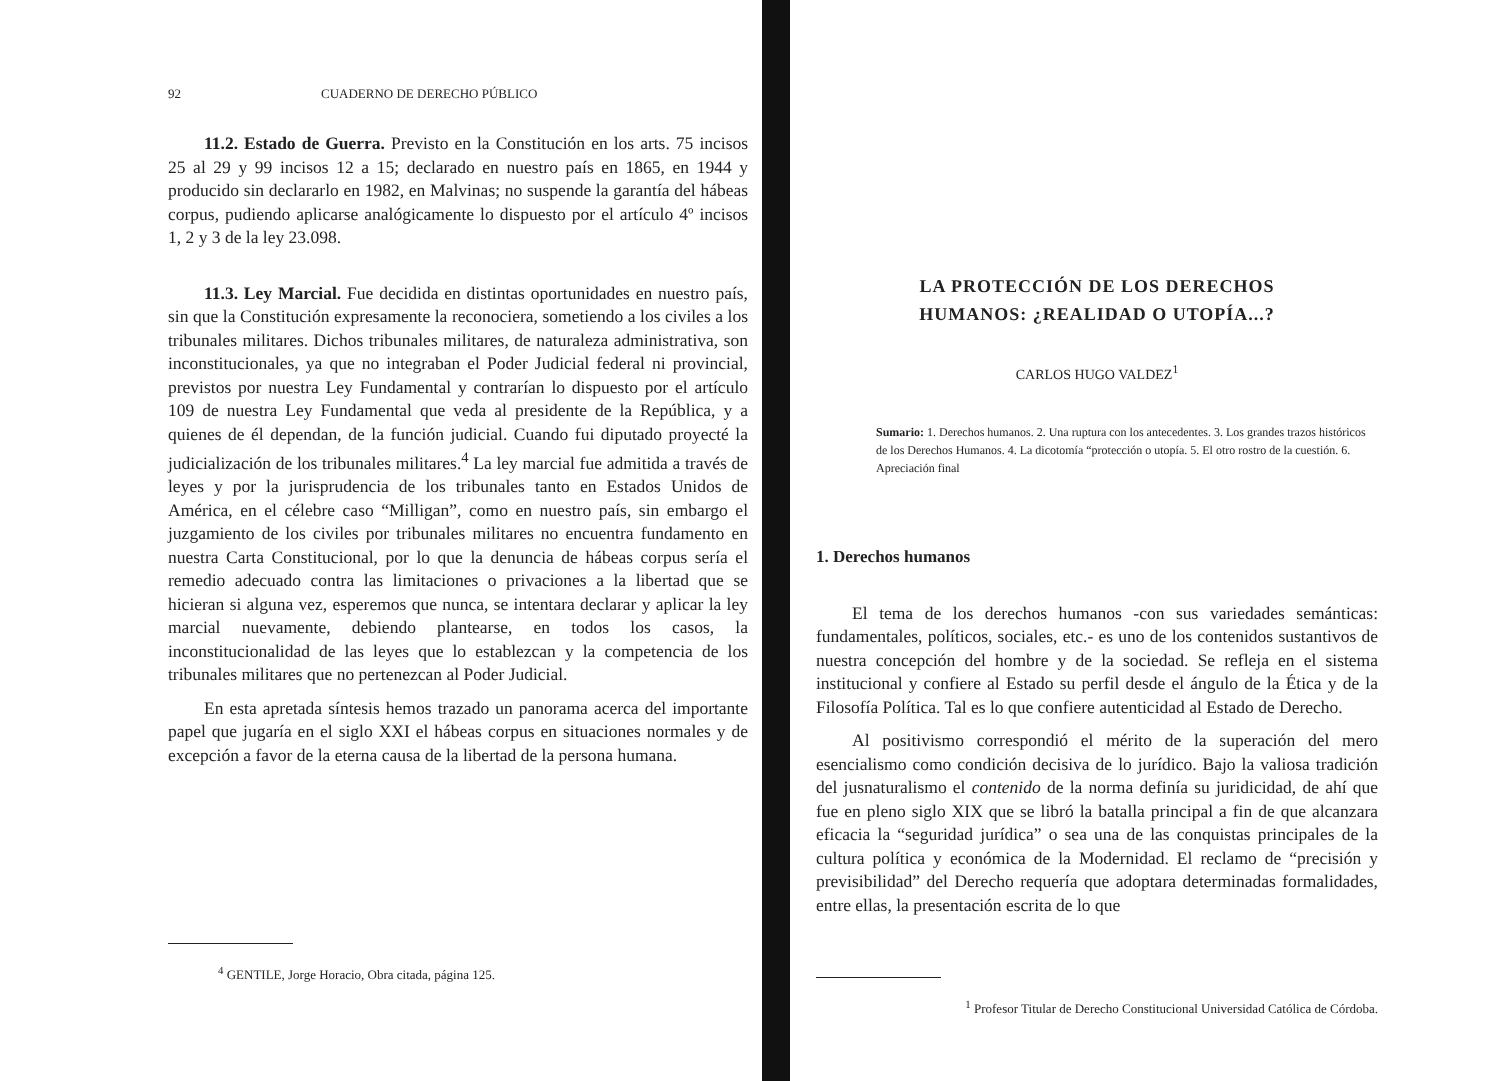92 CUADERNO DE DERECHO PÚBLICO
11.2. Estado de Guerra. Previsto en la Constitución en los arts. 75 incisos 25 al 29 y 99 incisos 12 a 15; declarado en nuestro país en 1865, en 1944 y producido sin declararlo en 1982, en Malvinas; no suspende la garantía del hábeas corpus, pudiendo aplicarse analógicamente lo dispuesto por el artículo 4º incisos 1, 2 y 3 de la ley 23.098.
11.3. Ley Marcial. Fue decidida en distintas oportunidades en nuestro país, sin que la Constitución expresamente la reconociera, sometiendo a los civiles a los tribunales militares. Dichos tribunales militares, de naturaleza administrativa, son inconstitucionales, ya que no integraban el Poder Judicial federal ni provincial, previstos por nuestra Ley Fundamental y contrarían lo dispuesto por el artículo 109 de nuestra Ley Fundamental que veda al presidente de la República, y a quienes de él dependan, de la función judicial. Cuando fui diputado proyecté la judicialización de los tribunales militares.<sup>4</sup> La ley marcial fue admitida a través de leyes y por la jurisprudencia de los tribunales tanto en Estados Unidos de América, en el célebre caso “Milligan”, como en nuestro país, sin embargo el juzgamiento de los civiles por tribunales militares no encuentra fundamento en nuestra Carta Constitucional, por lo que la denuncia de hábeas corpus sería el remedio adecuado contra las limitaciones o privaciones a la libertad que se hicieran si alguna vez, esperemos que nunca, se intentara declarar y aplicar la ley marcial nuevamente, debiendo plantearse, en todos los casos, la inconstitucionalidad de las leyes que lo establezcan y la competencia de los tribunales militares que no pertenezcan al Poder Judicial.
En esta apretada síntesis hemos trazado un panorama acerca del importante papel que jugaría en el siglo XXI el hábeas corpus en situaciones normales y de excepción a favor de la eterna causa de la libertad de la persona humana.
<sup>4</sup> GENTILE, Jorge Horacio, Obra citada, página 125.
LA PROTECCIÓN DE LOS DERECHOS
HUMANOS: ¿REALIDAD O UTOPÍA...?
CARLOS HUGO VALDEZ<sup>1</sup>
Sumario: 1. Derechos humanos. 2. Una ruptura con los antecedentes. 3. Los grandes trazos históricos de los Derechos Humanos. 4. La dicotomía “protección o utopía. 5. El otro rostro de la cuestión. 6. Apreciación final
1. Derechos humanos
El tema de los derechos humanos -con sus variedades semánticas: fundamentales, políticos, sociales, etc.- es uno de los contenidos sustantivos de nuestra concepción del hombre y de la sociedad. Se refleja en el sistema institucional y confiere al Estado su perfil desde el ángulo de la Ética y de la Filosofía Política. Tal es lo que confiere autenticidad al Estado de Derecho.
Al positivismo correspondió el mérito de la superación del mero esencialismo como condición decisiva de lo jurídico. Bajo la valiosa tradición del jusnaturalismo el contenido de la norma definía su juridicidad, de ahí que fue en pleno siglo XIX que se libró la batalla principal a fin de que alcanzara eficacia la “seguridad jurídica” o sea una de las conquistas principales de la cultura política y económica de la Modernidad. El reclamo de “precisión y previsibilidad” del Derecho requería que adoptara determinadas formalidades, entre ellas, la presentación escrita de lo que
<sup>1</sup> Profesor Titular de Derecho Constitucional Universidad Católica de Córdoba.